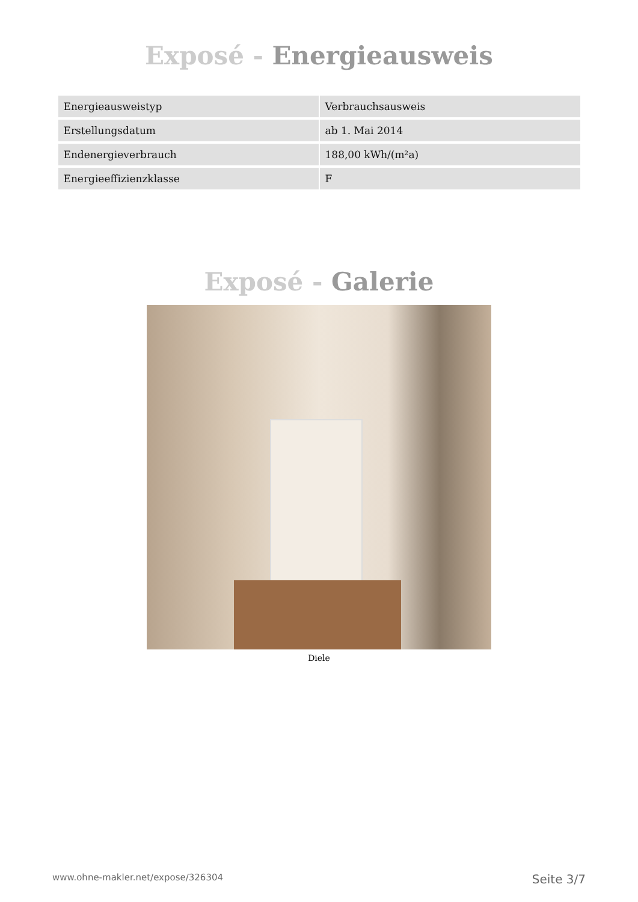Exposé - Energieausweis
| Energieausweistyp | Verbrauchsausweis |
| Erstellungsdatum | ab 1. Mai 2014 |
| Endenergieverbrauch | 188,00 kWh/(m²a) |
| Energieeffizienzklasse | F |
Exposé - Galerie
Diele
www.ohne-makler.net/expose/326304 Seite 3/7